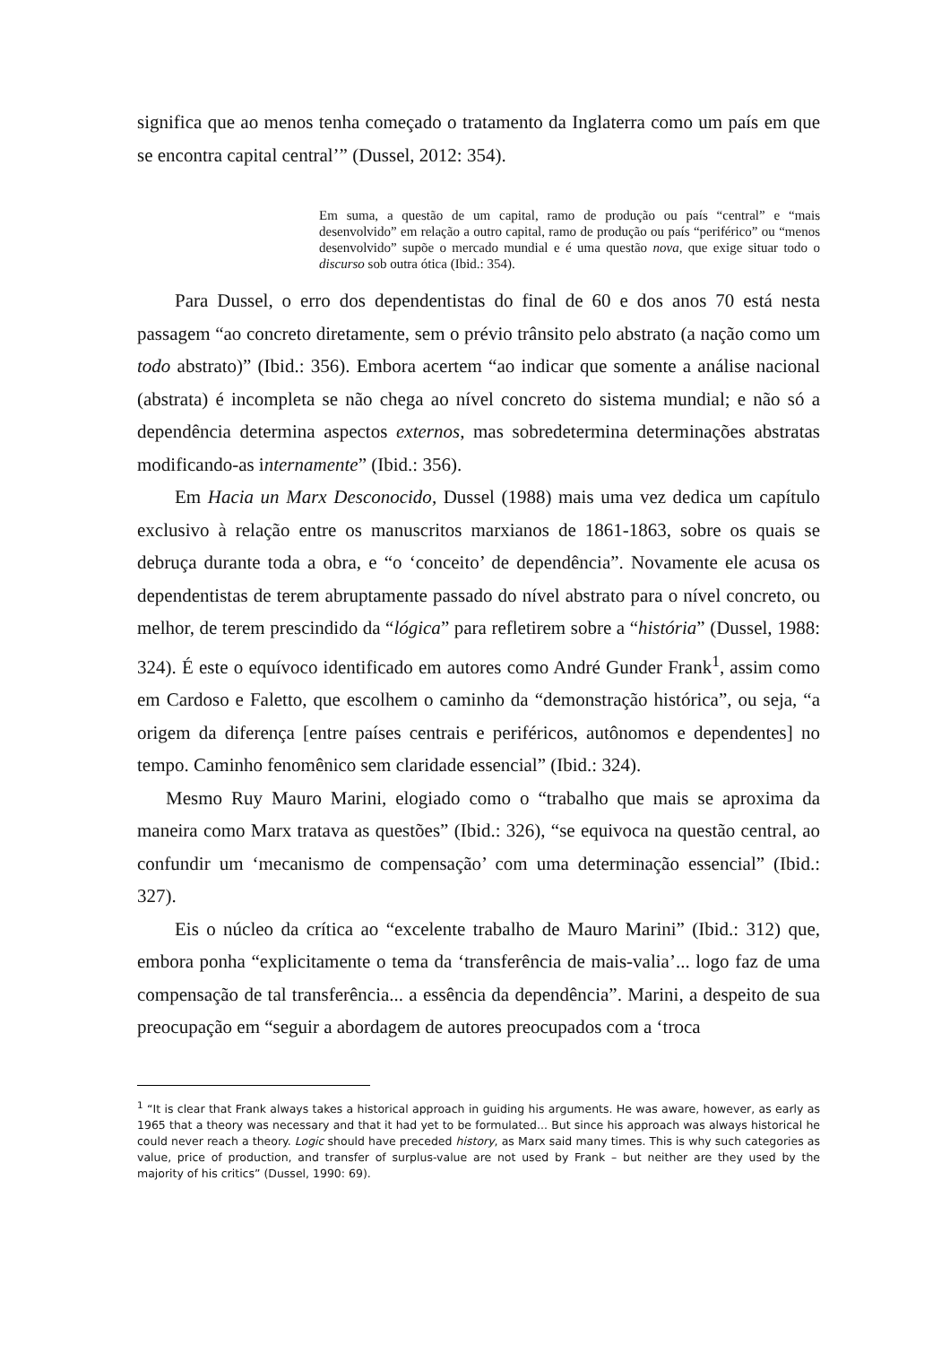significa que ao menos tenha começado o tratamento da Inglaterra como um país em que se encontra capital central’” (Dussel, 2012: 354).
Em suma, a questão de um capital, ramo de produção ou país “central” e “mais desenvolvido” em relação a outro capital, ramo de produção ou país “periférico” ou “menos desenvolvido” supõe o mercado mundial e é uma questão nova, que exige situar todo o discurso sob outra ótica (Ibid.: 354).
Para Dussel, o erro dos dependentistas do final de 60 e dos anos 70 está nesta passagem “ao concreto diretamente, sem o prévio trânsito pelo abstrato (a nação como um todo abstrato)” (Ibid.: 356). Embora acertem “ao indicar que somente a análise nacional (abstrata) é incompleta se não chega ao nível concreto do sistema mundial; e não só a dependência determina aspectos externos, mas sobredetermina determinações abstratas modificando-as internamente” (Ibid.: 356).
Em Hacia un Marx Desconocido, Dussel (1988) mais uma vez dedica um capítulo exclusivo à relação entre os manuscritos marxianos de 1861-1863, sobre os quais se debruça durante toda a obra, e “o ‘conceito’ de dependência”. Novamente ele acusa os dependentistas de terem abruptamente passado do nível abstrato para o nível concreto, ou melhor, de terem prescindido da “lógica” para refletirem sobre a “história” (Dussel, 1988: 324). É este o equívoco identificado em autores como André Gunder Frank<sup>1</sup>, assim como em Cardoso e Faletto, que escolhem o caminho da “demonstração histórica”, ou seja, “a origem da diferença [entre países centrais e periféricos, autônomos e dependentes] no tempo. Caminho fenomênico sem claridade essencial” (Ibid.: 324).
Mesmo Ruy Mauro Marini, elogiado como o “trabalho que mais se aproxima da maneira como Marx tratava as questões” (Ibid.: 326), “se equivoca na questão central, ao confundir um ‘mecanismo de compensação’ com uma determinação essencial” (Ibid.: 327).
Eis o núcleo da crítica ao “excelente trabalho de Mauro Marini” (Ibid.: 312) que, embora ponha “explicitamente o tema da ‘transferência de mais-valia’... logo faz de uma compensação de tal transferência... a essência da dependência”. Marini, a despeito de sua preocupação em “seguir a abordagem de autores preocupados com a ‘troca
<sup>1</sup> “It is clear that Frank always takes a historical approach in guiding his arguments. He was aware, however, as early as 1965 that a theory was necessary and that it had yet to be formulated... But since his approach was always historical he could never reach a theory. Logic should have preceded history, as Marx said many times. This is why such categories as value, price of production, and transfer of surplus-value are not used by Frank – but neither are they used by the majority of his critics” (Dussel, 1990: 69).